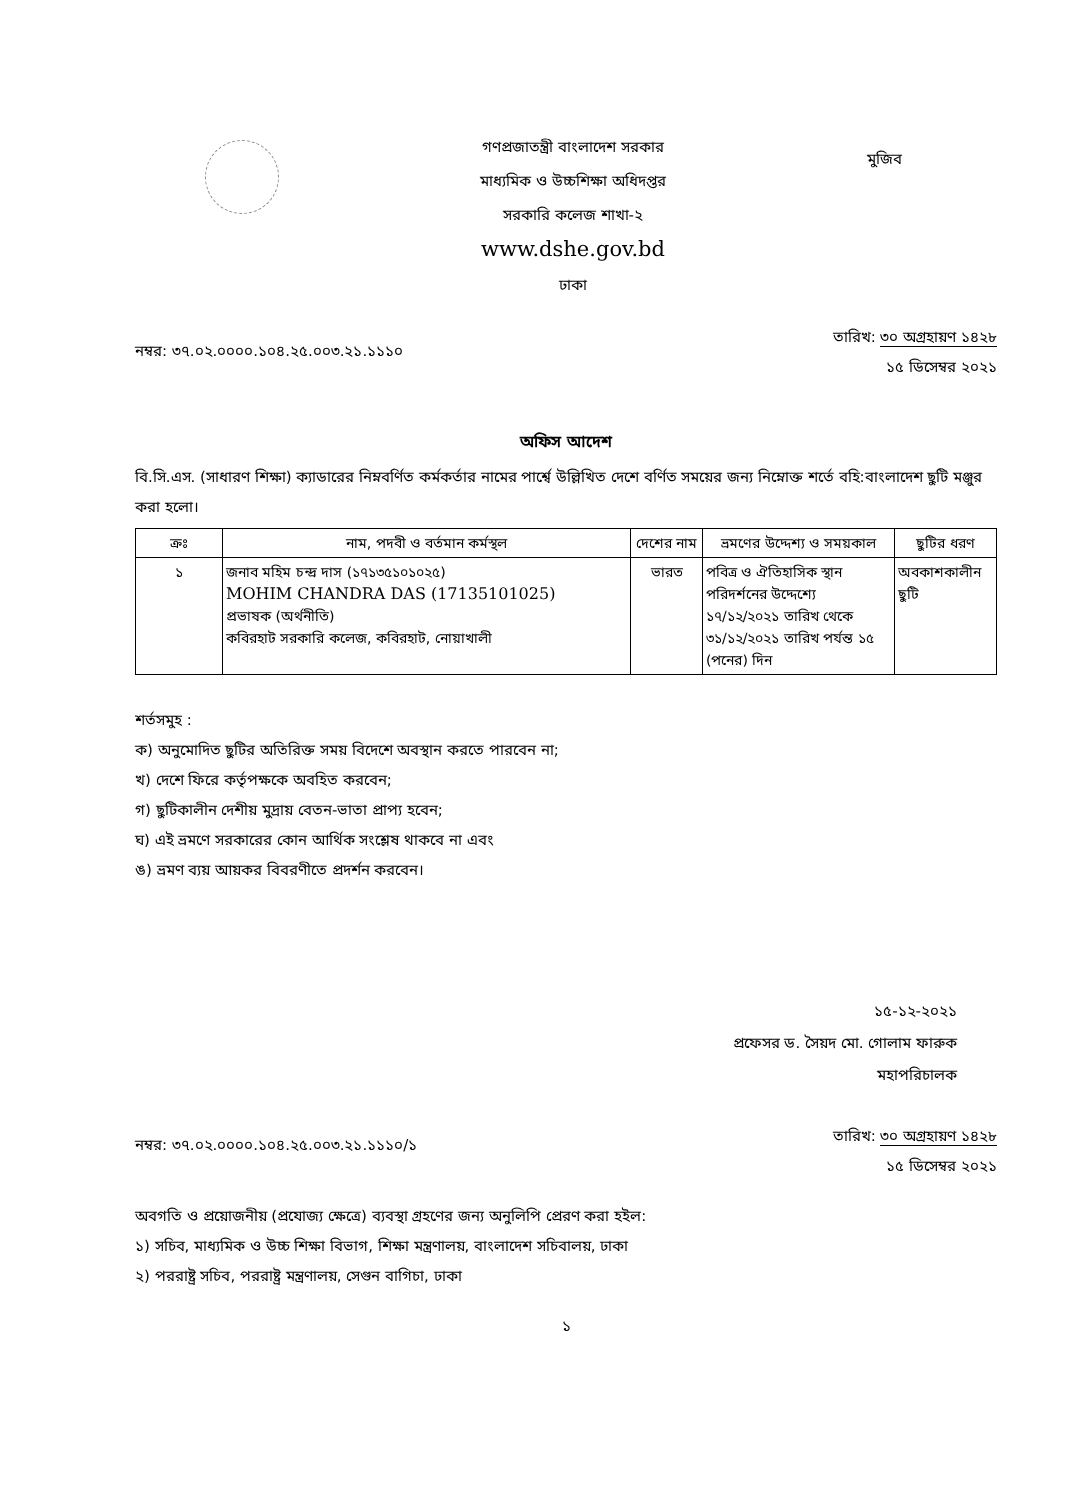গণপ্রজাতন্ত্রী বাংলাদেশ সরকার
মাধ্যমিক ও উচ্চশিক্ষা অধিদপ্তর
সরকারি কলেজ শাখা-২
www.dshe.gov.bd
ঢাকা
মুজিব
নম্বর: ৩৭.০২.০০০০.১০৪.২৫.০০৩.২১.১১১০
তারিখ: ৩০ অগ্রহায়ণ ১৪২৮
১৫ ডিসেম্বর ২০২১
অফিস আদেশ
বি.সি.এস. (সাধারণ শিক্ষা) ক্যাডারের নিম্নবর্ণিত কর্মকর্তার নামের পার্শ্বে উল্লিখিত দেশে বর্ণিত সময়ের জন্য নিম্নোক্ত শর্তে বহি:বাংলাদেশ ছুটি মঞ্জুর করা হলো।
| ক্রঃ | নাম, পদবী ও বর্তমান কর্মস্থল | দেশের নাম | ভ্রমণের উদ্দেশ্য ও সময়কাল | ছুটির ধরণ |
| --- | --- | --- | --- | --- |
| ১ | জনাব মহিম চন্দ্র দাস (১৭১৩৫১০১০২৫) MOHIM CHANDRA DAS (17135101025) প্রভাষক (অর্থনীতি) কবিরহাট সরকারি কলেজ, কবিরহাট, নোয়াখালী | ভারত | পবিত্র ও ঐতিহাসিক স্থান পরিদর্শনের উদ্দেশ্যে ১৭/১২/২০২১ তারিখ থেকে ৩১/১২/২০২১ তারিখ পর্যন্ত ১৫ (পনের) দিন | অবকাশকালীন ছুটি |
শর্তসমুহ :
ক) অনুমোদিত ছুটির অতিরিক্ত সময় বিদেশে অবস্থান করতে পারবেন না;
খ) দেশে ফিরে কর্তৃপক্ষকে অবহিত করবেন;
গ) ছুটিকালীন দেশীয় মুদ্রায় বেতন-ভাতা প্রাপ্য হবেন;
ঘ) এই ভ্রমণে সরকারের কোন আর্থিক সংশ্লেষ থাকবে না এবং
ঙ) ভ্রমণ ব্যয় আয়কর বিবরণীতে প্রদর্শন করবেন।
১৫-১২-২০২১
প্রফেসর ড. সৈয়দ মো. গোলাম ফারুক
মহাপরিচালক
নম্বর: ৩৭.০২.০০০০.১০৪.২৫.০০৩.২১.১১১০/১
তারিখ: ৩০ অগ্রহায়ণ ১৪২৮
১৫ ডিসেম্বর ২০২১
অবগতি ও প্রয়োজনীয় (প্রযোজ্য ক্ষেত্রে) ব্যবস্থা গ্রহণের জন্য অনুলিপি প্রেরণ করা হইল:
১) সচিব, মাধ্যমিক ও উচ্চ শিক্ষা বিভাগ, শিক্ষা মন্ত্রণালয়, বাংলাদেশ সচিবালয়, ঢাকা
২) পররাষ্ট্র সচিব, পররাষ্ট্র মন্ত্রণালয়, সেগুন বাগিচা, ঢাকা
১